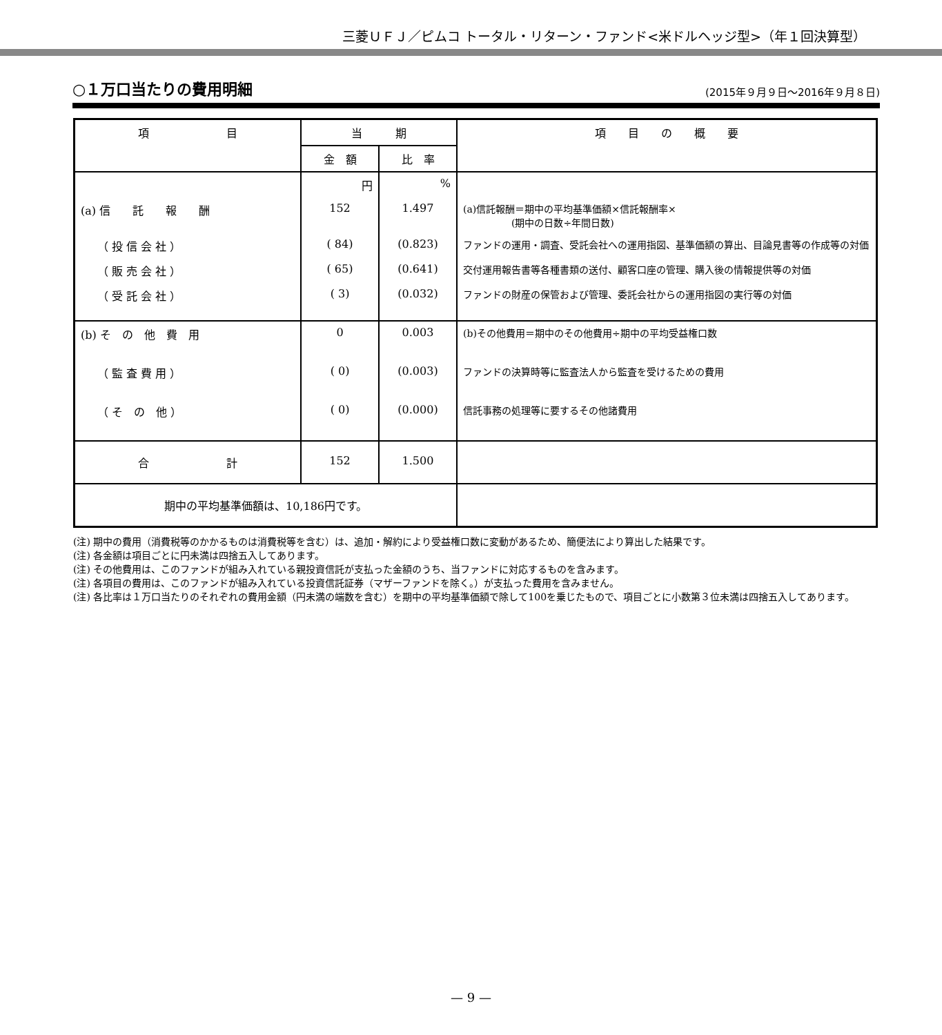三菱ＵＦＪ／ピムコ トータル・リターン・ファンド<米ドルヘッジ型>（年１回決算型）
○１万口当たりの費用明細
(2015年９月９日～2016年９月８日)
| 項 目 | 当 期 | | 項 目 の 概 要 |
| --- | --- | --- | --- |
| | 金 額 | 比 率 | |
| | 円 | % | |
| (a) 信 託 報 酬 | 152 | 1.497 | (a)信託報酬＝期中の平均基準価額×信託報酬率× (期中の日数÷年間日数) |
| （ 投 信 会 社 ） | ( 84) | (0.823) | ファンドの運用・調査、受託会社への運用指図、基準価額の算出、目論見書等の作成等の対価 |
| （ 販 売 会 社 ） | ( 65) | (0.641) | 交付運用報告書等各種書類の送付、顧客口座の管理、購入後の情報提供等の対価 |
| （ 受 託 会 社 ） | ( 3) | (0.032) | ファンドの財産の保管および管理、委託会社からの運用指図の実行等の対価 |
| (b) そ の 他 費 用 | 0 | 0.003 | (b)その他費用＝期中のその他費用÷期中の平均受益権口数 |
| （ 監 査 費 用 ） | ( 0) | (0.003) | ファンドの決算時等に監査法人から監査を受けるための費用 |
| （ そ の 他 ） | ( 0) | (0.000) | 信託事務の処理等に要するその他諸費用 |
| 合 計 | 152 | 1.500 | |
| 期中の平均基準価額は、10,186円です。 | | | |
(注) 期中の費用（消費税等のかかるものは消費税等を含む）は、追加・解約により受益権口数に変動があるため、簡便法により算出した結果です。
(注) 各金額は項目ごとに円未満は四捨五入してあります。
(注) その他費用は、このファンドが組み入れている親投資信託が支払った金額のうち、当ファンドに対応するものを含みます。
(注) 各項目の費用は、このファンドが組み入れている投資信託証券（マザーファンドを除く。）が支払った費用を含みません。
(注) 各比率は１万口当たりのそれぞれの費用金額（円未満の端数を含む）を期中の平均基準価額で除して100を乗じたもので、項目ごとに小数第３位未満は四捨五入してあります。
— 9 —